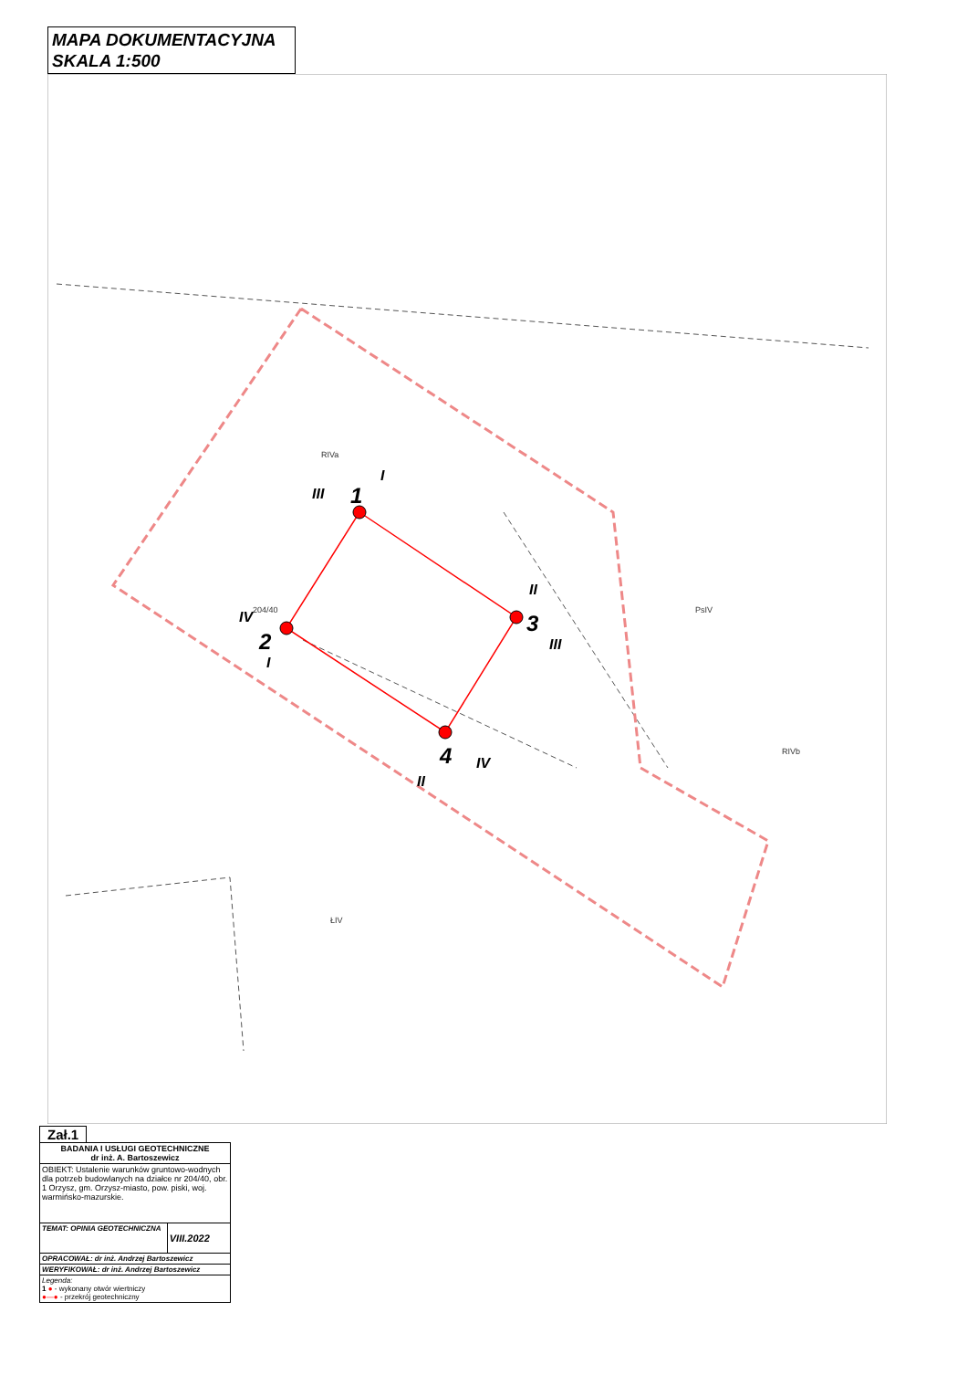MAPA DOKUMENTACYJNA
SKALA 1:500
1
2
3
4
III
I
IV
I
II
III
IV
II
RIVa
PsIV
RIVb
ŁIV
204/40
Zał.1
| BADANIA I USŁUGI GEOTECHNICZNE dr inż. A. Bartoszewicz | |
| OBIEKT: Ustalenie warunków gruntowo-wodnych dla potrzeb budowlanych na działce nr 204/40, obr. 1 Orzysz, gm. Orzysz-miasto, pow. piski, woj. warmińsko-mazurskie. | |
| TEMAT: OPINIA GEOTECHNICZNA | VIII.2022 |
| OPRACOWAŁ: dr inż. Andrzej Bartoszewicz | |
| WERYFIKOWAŁ: dr inż. Andrzej Bartoszewicz | |
| Legenda: 1 ● - wykonany otwór wiertniczy ●—● - przekrój geotechniczny | |